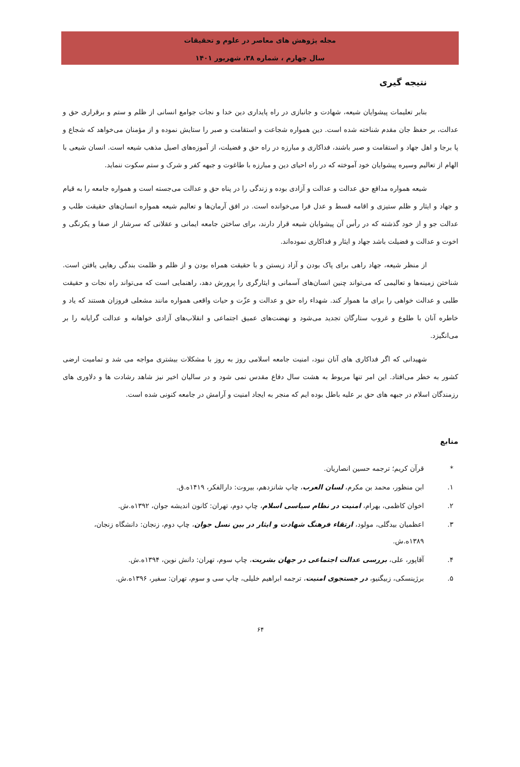مجله پژوهش های معاصر در علوم و تحقیقات
سال چهارم ، شماره ۳۸، شهریور ۱۴۰۱
نتیجه گیری
بنابر تعلیمات پیشوایان شیعه، شهادت و جانبازی در راه پایداری دین خدا و نجات جوامع انسانی از ظلم و ستم و برقراری حق و عدالت، بر حفظ جان مقدم شناخته شده است. دین همواره شجاعت و استقامت و صبر را ستایش نموده و از مؤمنان می‌خواهد که شجاع و پا برجا و اهل جهاد و استقامت و صبر باشند، فداکاری و مبارزه در راه حق و فضیلت، از آموزه‌های اصیل مذهب شیعه است. انسان شیعی با الهام از تعالیم وسیره پیشوایان خود آموخته که در راه احیای دین و مبارزه با طاغوت و جبهه کفر و شرک و ستم سکوت ننماید.
شیعه همواره مدافع حق عدالت و عدالت و آزادی بوده و زندگی را در پناه حق و عدالت می‌جسته است و همواره جامعه را به قیام و جهاد و ایثار و ظلم ستیزی و اقامه قسط و عدل فرا می‌خوانده است. در افق آرمان‌ها و تعالیم شیعه همواره انسان‌های حقیقت طلب و عدالت جو و از خود گذشته که در رأس آن پیشوایان شیعه قرار دارند، برای ساختن جامعه ایمانی و عقلانی که سرشار از صفا و یکرنگی و اخوت و عدالت و فضیلت باشد جهاد و ایثار و فداکاری نموده‌اند.
از منظر شیعه، جهاد راهی برای پاک بودن و آزاد زیستن و با حقیقت همراه بودن و از ظلم و ظلمت بندگی رهایی یافتن است. شناختن زمینه‌ها و تعالیمی که می‌تواند چنین انسان‌های آسمانی و ایثارگری را پرورش دهد، راهنمایی است که می‌تواند راه نجات و حقیقت طلبی و عدالت خواهی را برای ما هموار کند. شهداء راه حق و عدالت و عزّت و حیات واقعی همواره مانند مشعلی فروزان هستند که یاد و خاطره آنان با طلوع و غروب ستارگان تجدید می‌شود و نهضت‌های عمیق اجتماعی و انقلاب‌های آزادی خواهانه و عدالت گرایانه را بر می‌انگیزد.
شهیدانی که اگر فداکاری های آنان نبود، امنیت جامعه اسلامی روز به روز با مشکلات بیشتری مواجه می شد و تمامیت ارضی کشور به خطر می‌افتاد. این امر تنها مربوط به هشت سال دفاع مقدس نمی شود و در سالیان اخیر نیز شاهد رشادت ها و دلاوری های رزمندگان اسلام در جبهه های حق بر علیه باطل بوده ایم که منجر به ایجاد امنیت و آرامش در جامعه کنونی شده است.
منابع
* قرآن کریم؛ ترجمه حسین انصاریان.
۱. ابن منظور، محمد بن مکرم، لسان العرب، چاپ شانزدهم، بیروت: دارالفکر، ۱۴۱۹ه.ق.
۲. اخوان کاظمی، بهرام، امنیت در نظام سیاسی اسلام، چاپ دوم، تهران: کانون اندیشه جوان، ۱۳۹۲ه.ش.
۳. اعظمیان بیدگلی، مولود، ارتقاء فرهنگ شهادت و ایثار در بین نسل جوان، چاپ دوم، زنجان: دانشگاه زنجان، ۱۳۸۹ه.ش.
۴. آقاپور، علی، بررسی عدالت اجتماعی در جهان بشریت، چاپ سوم، تهران: دانش نوین، ۱۳۹۴ه.ش.
۵. برژینسکی، زبیگنیو، در جستجوی امنیت، ترجمه ابراهیم خلیلی، چاپ سی و سوم، تهران: سفیر، ۱۳۹۶ه.ش.
۶۴